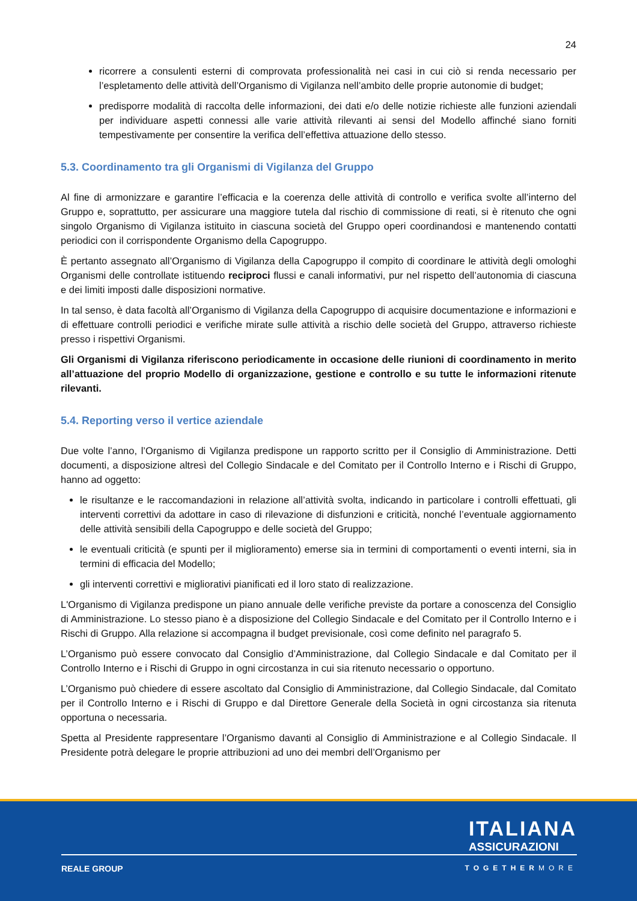24
ricorrere a consulenti esterni di comprovata professionalità nei casi in cui ciò si renda necessario per l’espletamento delle attività dell’Organismo di Vigilanza nell’ambito delle proprie autonomie di budget;
predisporre modalità di raccolta delle informazioni, dei dati e/o delle notizie richieste alle funzioni aziendali per individuare aspetti connessi alle varie attività rilevanti ai sensi del Modello affinché siano forniti tempestivamente per consentire la verifica dell’effettiva attuazione dello stesso.
5.3. Coordinamento tra gli Organismi di Vigilanza del Gruppo
Al fine di armonizzare e garantire l’efficacia e la coerenza delle attività di controllo e verifica svolte all’interno del Gruppo e, soprattutto, per assicurare una maggiore tutela dal rischio di commissione di reati, si è ritenuto che ogni singolo Organismo di Vigilanza istituito in ciascuna società del Gruppo operi coordinandosi e mantenendo contatti periodici con il corrispondente Organismo della Capogruppo.
È pertanto assegnato all’Organismo di Vigilanza della Capogruppo il compito di coordinare le attività degli omologhi Organismi delle controllate istituendo reciproci flussi e canali informativi, pur nel rispetto dell’autonomia di ciascuna e dei limiti imposti dalle disposizioni normative.
In tal senso, è data facoltà all’Organismo di Vigilanza della Capogruppo di acquisire documentazione e informazioni e di effettuare controlli periodici e verifiche mirate sulle attività a rischio delle società del Gruppo, attraverso richieste presso i rispettivi Organismi.
Gli Organismi di Vigilanza riferiscono periodicamente in occasione delle riunioni di coordinamento in merito all’attuazione del proprio Modello di organizzazione, gestione e controllo e su tutte le informazioni ritenute rilevanti.
5.4. Reporting verso il vertice aziendale
Due volte l’anno, l’Organismo di Vigilanza predispone un rapporto scritto per il Consiglio di Amministrazione. Detti documenti, a disposizione altresì del Collegio Sindacale e del Comitato per il Controllo Interno e i Rischi di Gruppo, hanno ad oggetto:
le risultanze e le raccomandazioni in relazione all’attività svolta, indicando in particolare i controlli effettuati, gli interventi correttivi da adottare in caso di rilevazione di disfunzioni e criticità, nonché l’eventuale aggiornamento delle attività sensibili della Capogruppo e delle società del Gruppo;
le eventuali criticità (e spunti per il miglioramento) emerse sia in termini di comportamenti o eventi interni, sia in termini di efficacia del Modello;
gli interventi correttivi e migliorativi pianificati ed il loro stato di realizzazione.
L'Organismo di Vigilanza predispone un piano annuale delle verifiche previste da portare a conoscenza del Consiglio di Amministrazione. Lo stesso piano è a disposizione del Collegio Sindacale e del Comitato per il Controllo Interno e i Rischi di Gruppo. Alla relazione si accompagna il budget previsionale, così come definito nel paragrafo 5.
L’Organismo può essere convocato dal Consiglio d’Amministrazione, dal Collegio Sindacale e dal Comitato per il Controllo Interno e i Rischi di Gruppo in ogni circostanza in cui sia ritenuto necessario o opportuno.
L’Organismo può chiedere di essere ascoltato dal Consiglio di Amministrazione, dal Collegio Sindacale, dal Comitato per il Controllo Interno e i Rischi di Gruppo e dal Direttore Generale della Società in ogni circostanza sia ritenuta opportuna o necessaria.
Spetta al Presidente rappresentare l’Organismo davanti al Consiglio di Amministrazione e al Collegio Sindacale. Il Presidente potrà delegare le proprie attribuzioni ad uno dei membri dell’Organismo per
ITALIANA
ASSICURAZIONI
REALE GROUP TOGETHERMORE